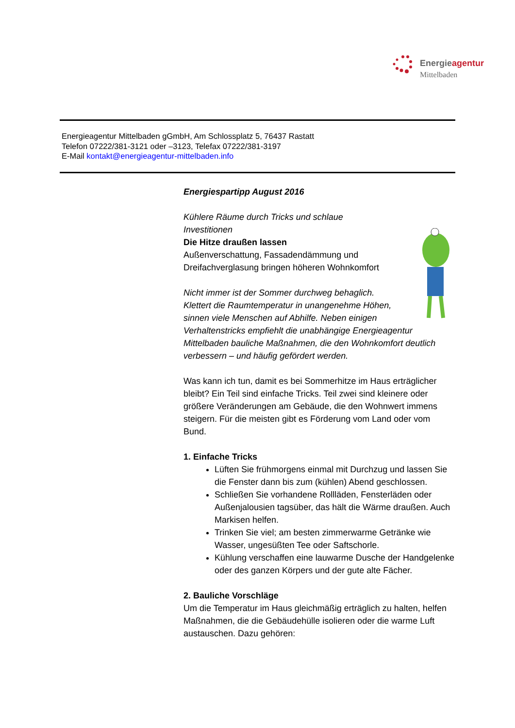Energieagentur
Mittelbaden
Energieagentur Mittelbaden gGmbH, Am Schlossplatz 5, 76437 Rastatt
Telefon 07222/381-3121 oder –3123, Telefax 07222/381-3197
E-Mail kontakt@energieagentur-mittelbaden.info
Energiespartipp August 2016
Kühlere Räume durch Tricks und schlaue Investitionen
Die Hitze draußen lassen
Außenverschattung, Fassadendämmung und Dreifachverglasung bringen höheren Wohnkomfort
Nicht immer ist der Sommer durchweg behaglich. Klettert die Raumtemperatur in unangenehme Höhen, sinnen viele Menschen auf Abhilfe. Neben einigen Verhaltenstricks empfiehlt die unabhängige Energieagentur Mittelbaden bauliche Maßnahmen, die den Wohnkomfort deutlich verbessern – und häufig gefördert werden.
Was kann ich tun, damit es bei Sommerhitze im Haus erträglicher bleibt? Ein Teil sind einfache Tricks. Teil zwei sind kleinere oder größere Veränderungen am Gebäude, die den Wohnwert immens steigern. Für die meisten gibt es Förderung vom Land oder vom Bund.
1. Einfache Tricks
Lüften Sie frühmorgens einmal mit Durchzug und lassen Sie die Fenster dann bis zum (kühlen) Abend geschlossen.
Schließen Sie vorhandene Rollläden, Fensterläden oder Außenjalousien tagsüber, das hält die Wärme draußen. Auch Markisen helfen.
Trinken Sie viel; am besten zimmerwarme Getränke wie Wasser, ungesüßten Tee oder Saftschorle.
Kühlung verschaffen eine lauwarme Dusche der Handgelenke oder des ganzen Körpers und der gute alte Fächer.
2. Bauliche Vorschläge
Um die Temperatur im Haus gleichmäßig erträglich zu halten, helfen Maßnahmen, die die Gebäudehülle isolieren oder die warme Luft austauschen. Dazu gehören: